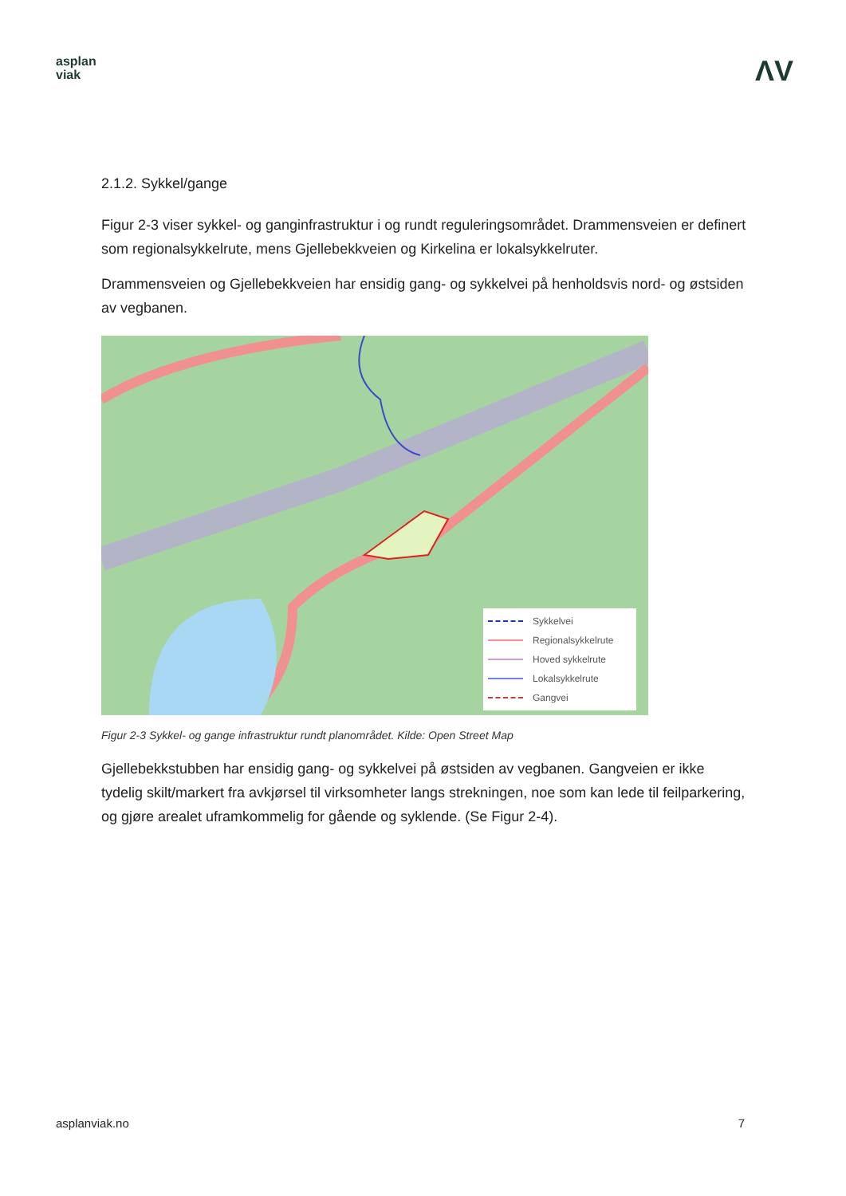asplan
viak
ΛV
2.1.2. Sykkel/gange
Figur 2-3 viser sykkel- og ganginfrastruktur i og rundt reguleringsområdet. Drammensveien er definert som regionalsykkelrute, mens Gjellebekkveien og Kirkelina er lokalsykkelruter.
Drammensveien og Gjellebekkveien har ensidig gang- og sykkelvei på henholdsvis nord- og østsiden av vegbanen.
Sykkelvei
Regionalsykkelrute
Hoved sykkelrute
Lokalsykkelrute
Gangvei
Figur 2-3 Sykkel- og gange infrastruktur rundt planområdet. Kilde: Open Street Map
Gjellebekkstubben har ensidig gang- og sykkelvei på østsiden av vegbanen. Gangveien er ikke tydelig skilt/markert fra avkjørsel til virksomheter langs strekningen, noe som kan lede til feilparkering, og gjøre arealet uframkommelig for gående og syklende. (Se Figur 2-4).
asplanviak.no 7